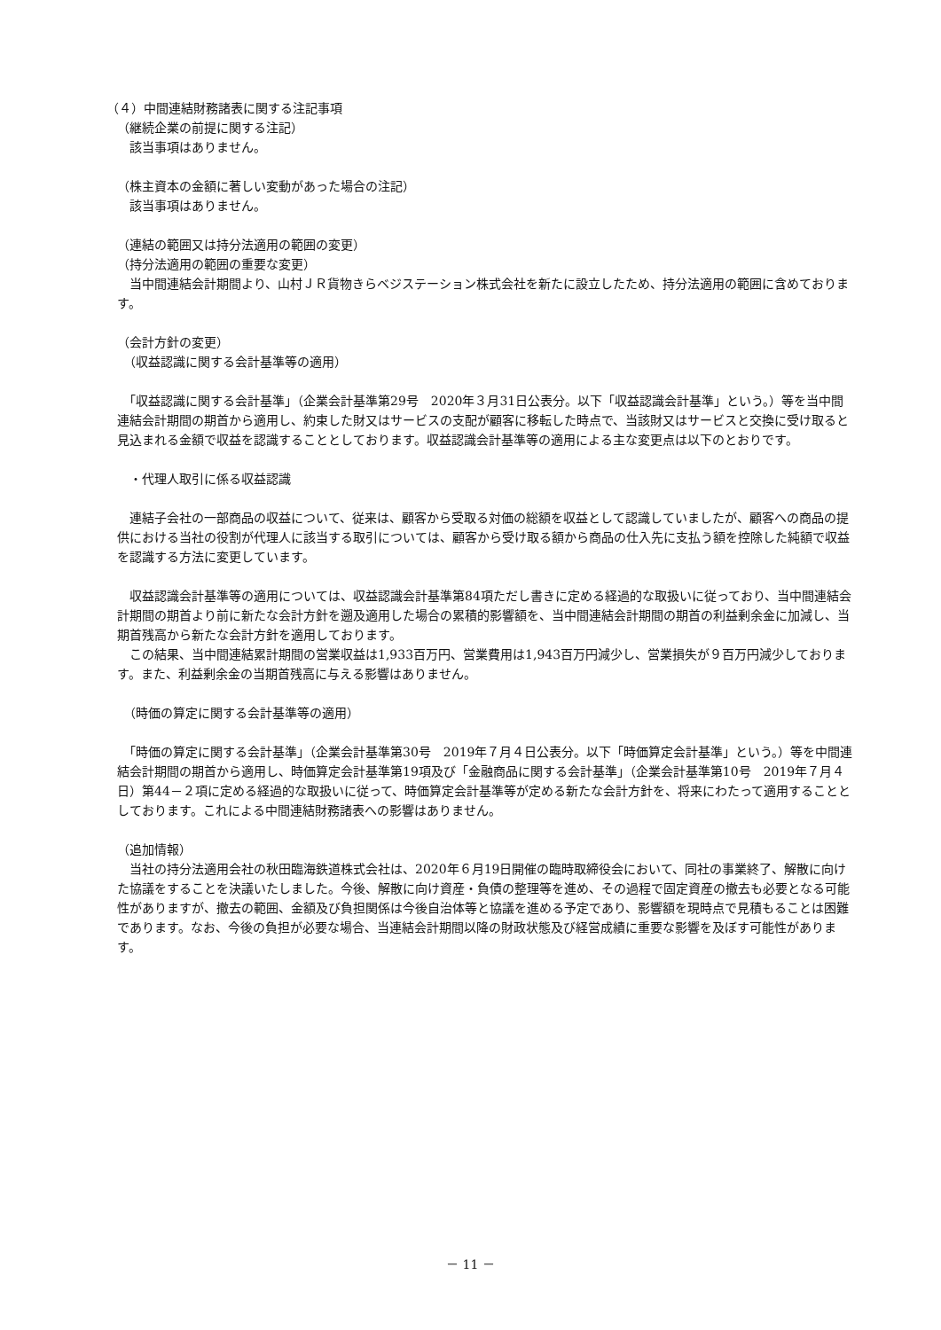（４）中間連結財務諸表に関する注記事項
（継続企業の前提に関する注記）
　該当事項はありません。
（株主資本の金額に著しい変動があった場合の注記）
　該当事項はありません。
（連結の範囲又は持分法適用の範囲の変更）
（持分法適用の範囲の重要な変更）
　当中間連結会計期間より、山村ＪＲ貨物きらベジステーション株式会社を新たに設立したため、持分法適用の範囲に含めております。
（会計方針の変更）
　（収益認識に関する会計基準等の適用）
　「収益認識に関する会計基準」（企業会計基準第29号　2020年３月31日公表分。以下「収益認識会計基準」という。）等を当中間連結会計期間の期首から適用し、約束した財又はサービスの支配が顧客に移転した時点で、当該財又はサービスと交換に受け取ると見込まれる金額で収益を認識することとしております。収益認識会計基準等の適用による主な変更点は以下のとおりです。
　・代理人取引に係る収益認識
　連結子会社の一部商品の収益について、従来は、顧客から受取る対価の総額を収益として認識していましたが、顧客への商品の提供における当社の役割が代理人に該当する取引については、顧客から受け取る額から商品の仕入先に支払う額を控除した純額で収益を認識する方法に変更しています。
　収益認識会計基準等の適用については、収益認識会計基準第84項ただし書きに定める経過的な取扱いに従っており、当中間連結会計期間の期首より前に新たな会計方針を遡及適用した場合の累積的影響額を、当中間連結会計期間の期首の利益剰余金に加減し、当期首残高から新たな会計方針を適用しております。
　この結果、当中間連結累計期間の営業収益は1,933百万円、営業費用は1,943百万円減少し、営業損失が９百万円減少しております。また、利益剰余金の当期首残高に与える影響はありません。
　（時価の算定に関する会計基準等の適用）
　「時価の算定に関する会計基準」（企業会計基準第30号　2019年７月４日公表分。以下「時価算定会計基準」という。）等を中間連結会計期間の期首から適用し、時価算定会計基準第19項及び「金融商品に関する会計基準」（企業会計基準第10号　2019年７月４日）第44－２項に定める経過的な取扱いに従って、時価算定会計基準等が定める新たな会計方針を、将来にわたって適用することとしております。これによる中間連結財務諸表への影響はありません。
（追加情報）
　当社の持分法適用会社の秋田臨海鉄道株式会社は、2020年６月19日開催の臨時取締役会において、同社の事業終了、解散に向けた協議をすることを決議いたしました。今後、解散に向け資産・負債の整理等を進め、その過程で固定資産の撤去も必要となる可能性がありますが、撤去の範囲、金額及び負担関係は今後自治体等と協議を進める予定であり、影響額を現時点で見積もることは困難であります。なお、今後の負担が必要な場合、当連結会計期間以降の財政状態及び経営成績に重要な影響を及ぼす可能性があります。
－ 11 －